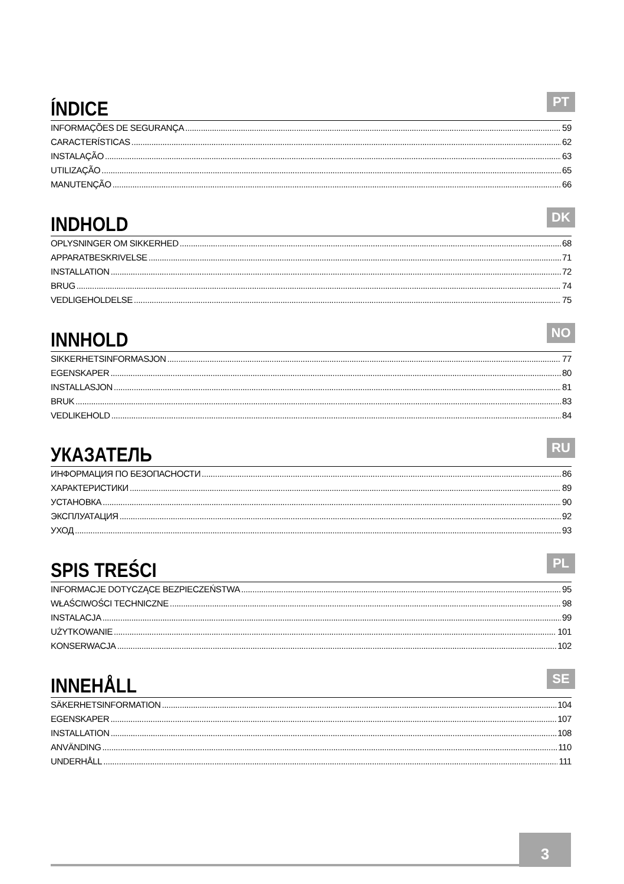ÍNDICE
PT
INFORMAÇÕES DE SEGURANÇA 59
CARACTERÍSTICAS 62
INSTALAÇÃO 63
UTILIZAÇÃO 65
MANUTENÇÃO 66
INDHOLD
DK
OPLYSNINGER OM SIKKERHED 68
APPARATBESKRIVELSE 71
INSTALLATION 72
BRUG 74
VEDLIGEHOLDELSE 75
INNHOLD
NO
SIKKERHETSINFORMASJON 77
EGENSKAPER 80
INSTALLASJON 81
BRUK 83
VEDLIKEHOLD 84
УКАЗАТЕЛЬ
RU
ИНФОРМАЦИЯ ПО БЕЗОПАСНОСТИ 86
ХАРАКТЕРИСТИКИ 89
УСТАНОВКА 90
ЭКСПЛУАТАЦИЯ 92
УХОД 93
SPIS TREŚCI
PL
INFORMACJE DOTYCZĄCE BEZPIECZEŃSTWA 95
WŁAŚCIWOŚCI TECHNICZNE 98
INSTALACJA 99
UŻYTKOWANIE 101
KONSERWACJA 102
INNEHÅLL
SE
SÄKERHETSINFORMATION 104
EGENSKAPER 107
INSTALLATION 108
ANVÄNDING 110
UNDERHÅLL 111
3